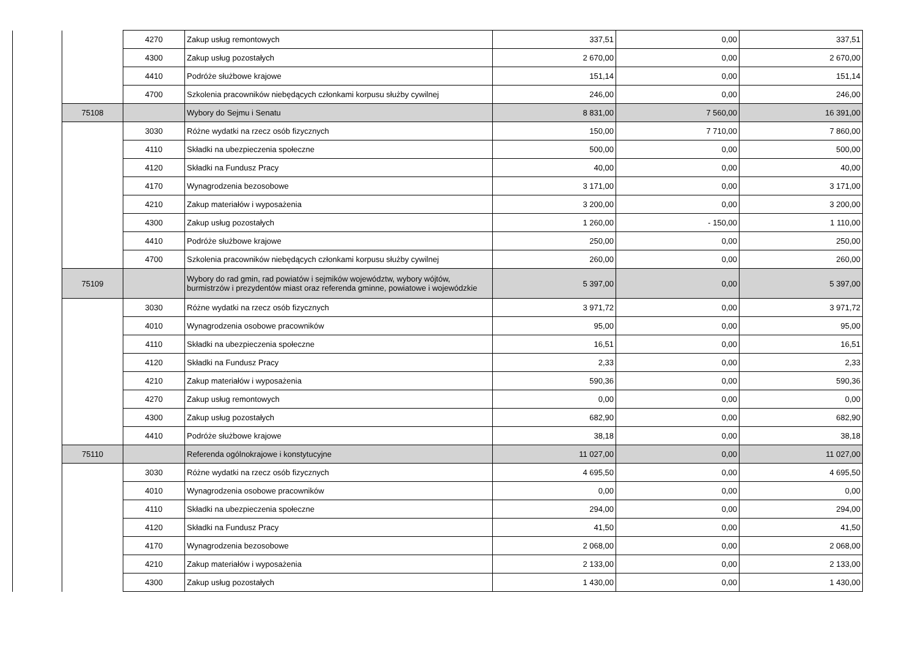| | | 4270 | Zakup usług remontowych | 337,51 | 0,00 | 337,51 |
| | | 4300 | Zakup usług pozostałych | 2 670,00 | 0,00 | 2 670,00 |
| | | 4410 | Podróże służbowe krajowe | 151,14 | 0,00 | 151,14 |
| | | 4700 | Szkolenia pracowników niebędących członkami korpusu służby cywilnej | 246,00 | 0,00 | 246,00 |
| | 75108 | | Wybory do Sejmu i Senatu | 8 831,00 | 7 560,00 | 16 391,00 |
| | | 3030 | Różne wydatki na rzecz osób fizycznych | 150,00 | 7 710,00 | 7 860,00 |
| | | 4110 | Składki na ubezpieczenia społeczne | 500,00 | 0,00 | 500,00 |
| | | 4120 | Składki na Fundusz Pracy | 40,00 | 0,00 | 40,00 |
| | | 4170 | Wynagrodzenia bezosobowe | 3 171,00 | 0,00 | 3 171,00 |
| | | 4210 | Zakup materiałów i wyposażenia | 3 200,00 | 0,00 | 3 200,00 |
| | | 4300 | Zakup usług pozostałych | 1 260,00 | - 150,00 | 1 110,00 |
| | | 4410 | Podróże służbowe krajowe | 250,00 | 0,00 | 250,00 |
| | | 4700 | Szkolenia pracowników niebędących członkami korpusu służby cywilnej | 260,00 | 0,00 | 260,00 |
| | 75109 | | Wybory do rad gmin, rad powiatów i sejmików województw, wybory wójtów, burmistrzów i prezydentów miast oraz referenda gminne, powiatowe i wojewódzkie | 5 397,00 | 0,00 | 5 397,00 |
| | | 3030 | Różne wydatki na rzecz osób fizycznych | 3 971,72 | 0,00 | 3 971,72 |
| | | 4010 | Wynagrodzenia osobowe pracowników | 95,00 | 0,00 | 95,00 |
| | | 4110 | Składki na ubezpieczenia społeczne | 16,51 | 0,00 | 16,51 |
| | | 4120 | Składki na Fundusz Pracy | 2,33 | 0,00 | 2,33 |
| | | 4210 | Zakup materiałów i wyposażenia | 590,36 | 0,00 | 590,36 |
| | | 4270 | Zakup usług remontowych | 0,00 | 0,00 | 0,00 |
| | | 4300 | Zakup usług pozostałych | 682,90 | 0,00 | 682,90 |
| | | 4410 | Podróże służbowe krajowe | 38,18 | 0,00 | 38,18 |
| | 75110 | | Referenda ogólnokrajowe i konstytucyjne | 11 027,00 | 0,00 | 11 027,00 |
| | | 3030 | Różne wydatki na rzecz osób fizycznych | 4 695,50 | 0,00 | 4 695,50 |
| | | 4010 | Wynagrodzenia osobowe pracowników | 0,00 | 0,00 | 0,00 |
| | | 4110 | Składki na ubezpieczenia społeczne | 294,00 | 0,00 | 294,00 |
| | | 4120 | Składki na Fundusz Pracy | 41,50 | 0,00 | 41,50 |
| | | 4170 | Wynagrodzenia bezosobowe | 2 068,00 | 0,00 | 2 068,00 |
| | | 4210 | Zakup materiałów i wyposażenia | 2 133,00 | 0,00 | 2 133,00 |
| | | 4300 | Zakup usług pozostałych | 1 430,00 | 0,00 | 1 430,00 |